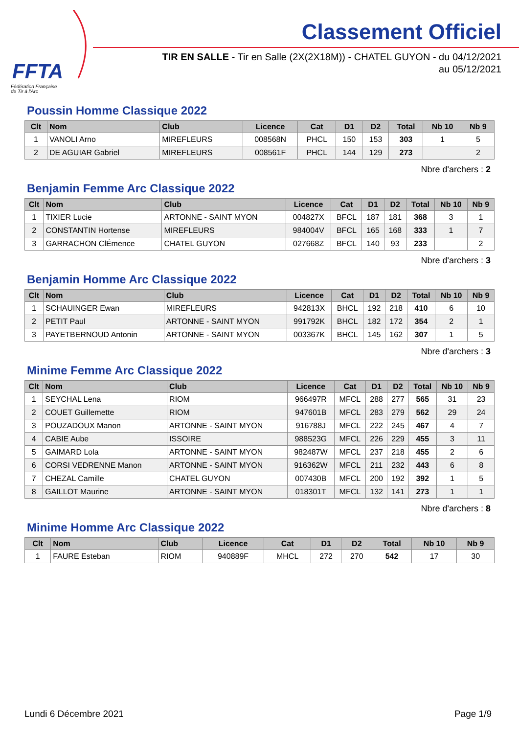FFTA
Fédération Française
de Tir à l'Arc
Classement Officiel
TIR EN SALLE - Tir en Salle (2X(2X18M)) - CHATEL GUYON - du 04/12/2021
au 05/12/2021
Poussin Homme Classique 2022
| Clt | Nom | Club | Licence | Cat | D1 | D2 | Total | Nb 10 | Nb 9 |
| --- | --- | --- | --- | --- | --- | --- | --- | --- | --- |
| 1 | VANOLI Arno | MIREFLEURS | 008568N | PHCL | 150 | 153 | 303 | 1 | 5 |
| 2 | DE AGUIAR Gabriel | MIREFLEURS | 008561F | PHCL | 144 | 129 | 273 | | 2 |
Nbre d'archers : 2
Benjamin Femme Arc Classique 2022
| Clt | Nom | Club | Licence | Cat | D1 | D2 | Total | Nb 10 | Nb 9 |
| --- | --- | --- | --- | --- | --- | --- | --- | --- | --- |
| 1 | TIXIER Lucie | ARTONNE - SAINT MYON | 004827X | BFCL | 187 | 181 | 368 | 3 | 1 |
| 2 | CONSTANTIN Hortense | MIREFLEURS | 984004V | BFCL | 165 | 168 | 333 | 1 | 7 |
| 3 | GARRACHON ClÉmence | CHATEL GUYON | 027668Z | BFCL | 140 | 93 | 233 | | 2 |
Nbre d'archers : 3
Benjamin Homme Arc Classique 2022
| Clt | Nom | Club | Licence | Cat | D1 | D2 | Total | Nb 10 | Nb 9 |
| --- | --- | --- | --- | --- | --- | --- | --- | --- | --- |
| 1 | SCHAUINGER Ewan | MIREFLEURS | 942813X | BHCL | 192 | 218 | 410 | 6 | 10 |
| 2 | PETIT Paul | ARTONNE - SAINT MYON | 991792K | BHCL | 182 | 172 | 354 | 2 | 1 |
| 3 | PAYETBERNOUD Antonin | ARTONNE - SAINT MYON | 003367K | BHCL | 145 | 162 | 307 | 1 | 5 |
Nbre d'archers : 3
Minime Femme Arc Classique 2022
| Clt | Nom | Club | Licence | Cat | D1 | D2 | Total | Nb 10 | Nb 9 |
| --- | --- | --- | --- | --- | --- | --- | --- | --- | --- |
| 1 | SEYCHAL Lena | RIOM | 966497R | MFCL | 288 | 277 | 565 | 31 | 23 |
| 2 | COUET Guillemette | RIOM | 947601B | MFCL | 283 | 279 | 562 | 29 | 24 |
| 3 | POUZADOUX Manon | ARTONNE - SAINT MYON | 916788J | MFCL | 222 | 245 | 467 | 4 | 7 |
| 4 | CABIE Aube | ISSOIRE | 988523G | MFCL | 226 | 229 | 455 | 3 | 11 |
| 5 | GAIMARD Lola | ARTONNE - SAINT MYON | 982487W | MFCL | 237 | 218 | 455 | 2 | 6 |
| 6 | CORSI VEDRENNE Manon | ARTONNE - SAINT MYON | 916362W | MFCL | 211 | 232 | 443 | 6 | 8 |
| 7 | CHEZAL Camille | CHATEL GUYON | 007430B | MFCL | 200 | 192 | 392 | 1 | 5 |
| 8 | GAILLOT Maurine | ARTONNE - SAINT MYON | 018301T | MFCL | 132 | 141 | 273 | 1 | 1 |
Nbre d'archers : 8
Minime Homme Arc Classique 2022
| Clt | Nom | Club | Licence | Cat | D1 | D2 | Total | Nb 10 | Nb 9 |
| --- | --- | --- | --- | --- | --- | --- | --- | --- | --- |
| 1 | FAURE Esteban | RIOM | 940889F | MHCL | 272 | 270 | 542 | 17 | 30 |
Lundi 6 Décembre 2021 Page 1/9